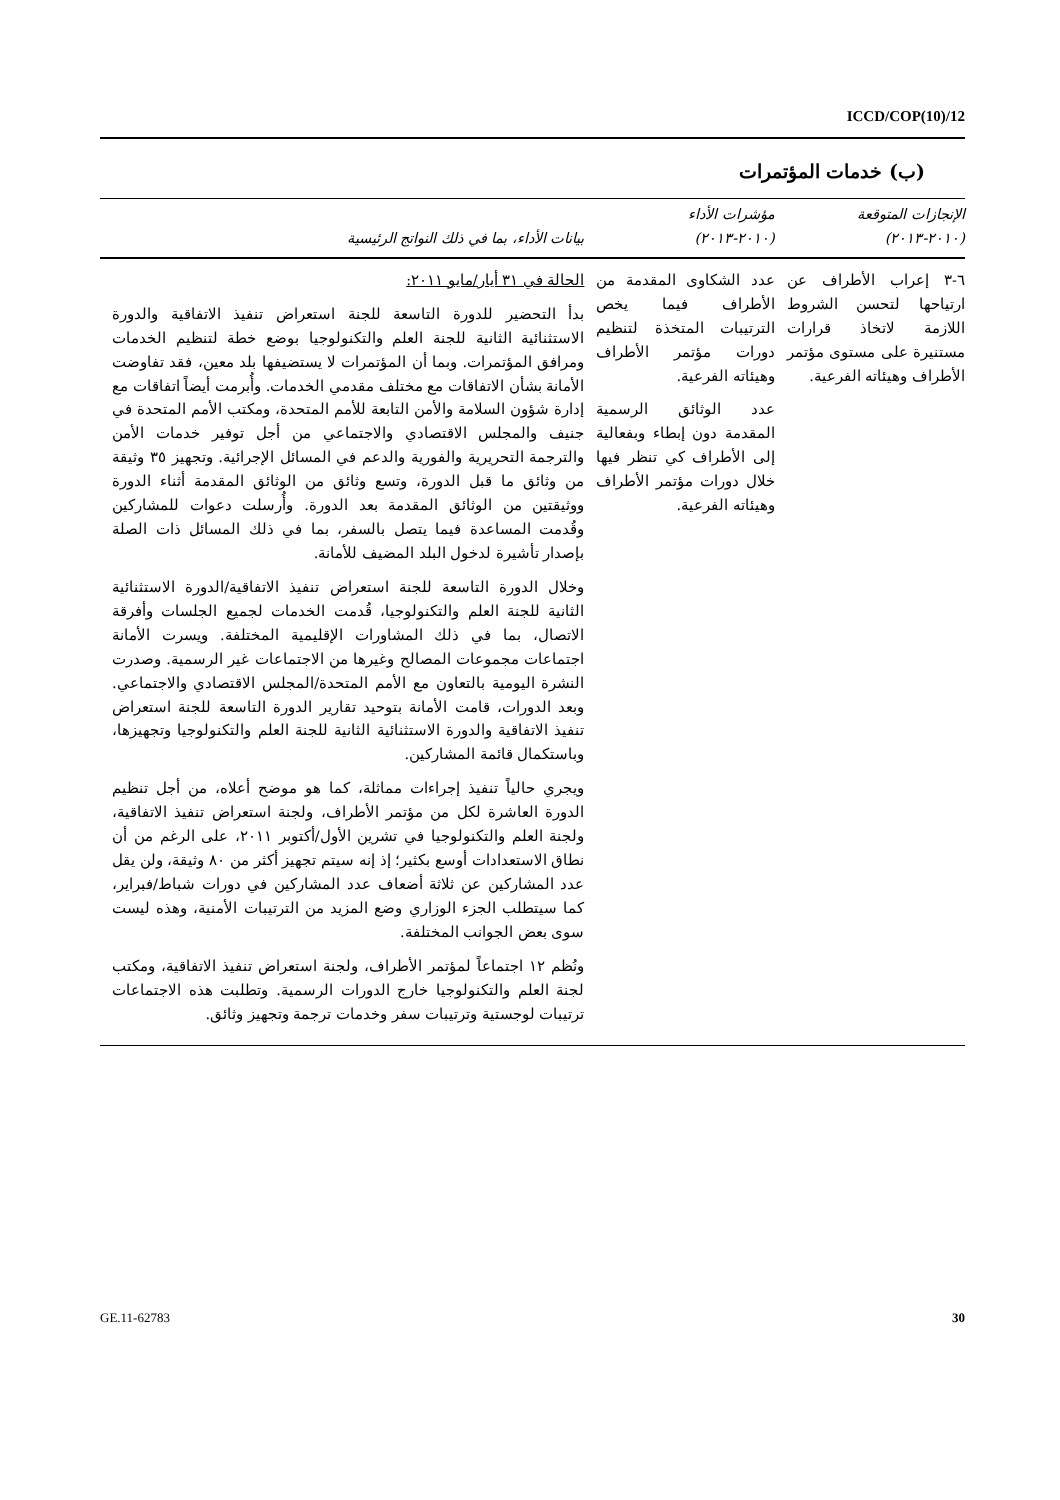ICCD/COP(10)/12
(ب) خدمات المؤتمرات
| الإنجازات المتوقعة (٢٠١٠-٢٠١٣) | مؤشرات الأداء (٢٠١٠-٢٠١٣) | بيانات الأداء، بما في ذلك النواتج الرئيسية |
| --- | --- | --- |
| ٦-٣ إعراب الأطراف عن ارتياحها لتحسن الشروط اللازمة لاتخاذ قرارات مستنيرة على مستوى مؤتمر الأطراف وهيئاته الفرعية. | عدد الشكاوى المقدمة من الأطراف فيما يخص الترتيبات المتخذة لتنظيم دورات مؤتمر الأطراف وهيئاته الفرعية. عدد الوثائق الرسمية المقدمة دون إبطاء وبفعالية إلى الأطراف كي تنظر فيها خلال دورات مؤتمر الأطراف وهيئاته الفرعية. | الحالة في ٣١ أيار/مايو ٢٠١١: بدأ التحضير للدورة التاسعة للجنة استعراض تنفيذ الاتفاقية والدورة الاستثنائية الثانية للجنة العلم والتكنولوجيا بوضع خطة لتنظيم الخدمات ومرافق المؤتمرات. وبما أن المؤتمرات لا يستضيفها بلد معين، فقد تفاوضت الأمانة بشأن الاتفاقات مع مختلف مقدمي الخدمات. وأُبرمت أيضاً اتفاقات مع إدارة شؤون السلامة والأمن التابعة للأمم المتحدة، ومكتب الأمم المتحدة في جنيف والمجلس الاقتصادي والاجتماعي من أجل توفير خدمات الأمن والترجمة التحريرية والفورية والدعم في المسائل الإجرائية. وتجهيز ٣٥ وثيقة من وثائق ما قبل الدورة، وتسع وثائق من الوثائق المقدمة أثناء الدورة ووثيقتين من الوثائق المقدمة بعد الدورة. وأُرسلت دعوات للمشاركين وقُدمت المساعدة فيما يتصل بالسفر، بما في ذلك المسائل ذات الصلة بإصدار تأشيرة لدخول البلد المضيف للأمانة. وخلال الدورة التاسعة للجنة استعراض تنفيذ الاتفاقية/الدورة الاستثنائية الثانية للجنة العلم والتكنولوجيا، قُدمت الخدمات لجميع الجلسات وأفرقة الاتصال، بما في ذلك المشاورات الإقليمية المختلفة. ويسرت الأمانة اجتماعات مجموعات المصالح وغيرها من الاجتماعات غير الرسمية. وصدرت النشرة اليومية بالتعاون مع الأمم المتحدة/المجلس الاقتصادي والاجتماعي. وبعد الدورات، قامت الأمانة بتوحيد تقارير الدورة التاسعة للجنة استعراض تنفيذ الاتفاقية والدورة الاستثنائية الثانية للجنة العلم والتكنولوجيا وتجهيزها، وباستكمال قائمة المشاركين. ويجري حالياً تنفيذ إجراءات مماثلة، كما هو موضح أعلاه، من أجل تنظيم الدورة العاشرة لكل من مؤتمر الأطراف، ولجنة استعراض تنفيذ الاتفاقية، ولجنة العلم والتكنولوجيا في تشرين الأول/أكتوبر ٢٠١١، على الرغم من أن نطاق الاستعدادات أوسع بكثير؛ إذ إنه سيتم تجهيز أكثر من ٨٠ وثيقة، ولن يقل عدد المشاركين عن ثلاثة أضعاف عدد المشاركين في دورات شباط/فبراير، كما سيتطلب الجزء الوزاري وضع المزيد من الترتيبات الأمنية، وهذه ليست سوى بعض الجوانب المختلفة. ونُظم ١٢ اجتماعاً لمؤتمر الأطراف، ولجنة استعراض تنفيذ الاتفاقية، ومكتب لجنة العلم والتكنولوجيا خارج الدورات الرسمية. وتطلبت هذه الاجتماعات ترتيبات لوجستية وترتيبات سفر وخدمات ترجمة وتجهيز وثائق. |
GE.11-62783 30